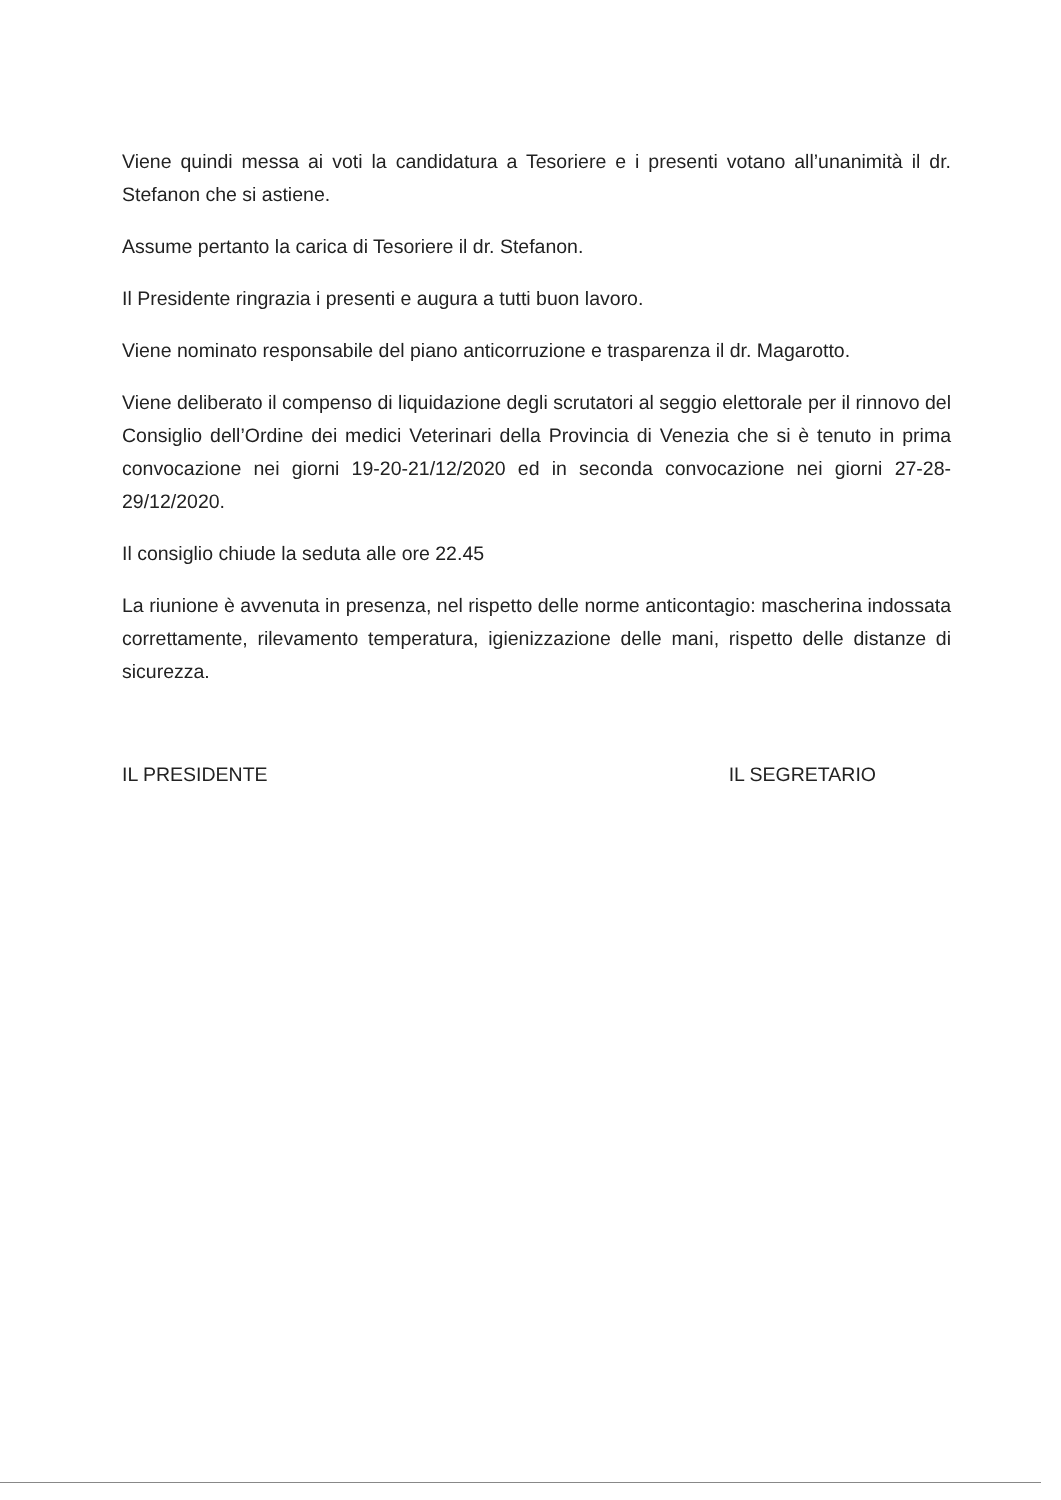Viene quindi messa ai voti la candidatura a Tesoriere e i presenti votano all’unanimità il dr. Stefanon che si astiene.
Assume pertanto la carica di Tesoriere il dr. Stefanon.
Il Presidente ringrazia i presenti e augura a tutti buon lavoro.
Viene nominato responsabile del piano anticorruzione e trasparenza il dr. Magarotto.
Viene deliberato il compenso di liquidazione degli scrutatori al seggio elettorale per il rinnovo del Consiglio dell’Ordine dei medici Veterinari della Provincia di Venezia che si è tenuto in prima convocazione nei giorni 19-20-21/12/2020 ed in seconda convocazione nei giorni 27-28-29/12/2020.
Il consiglio chiude la seduta alle ore 22.45
La riunione è avvenuta in presenza, nel rispetto delle norme anticontagio: mascherina indossata correttamente, rilevamento temperatura, igienizzazione delle mani, rispetto delle distanze di sicurezza.
IL PRESIDENTE IL SEGRETARIO